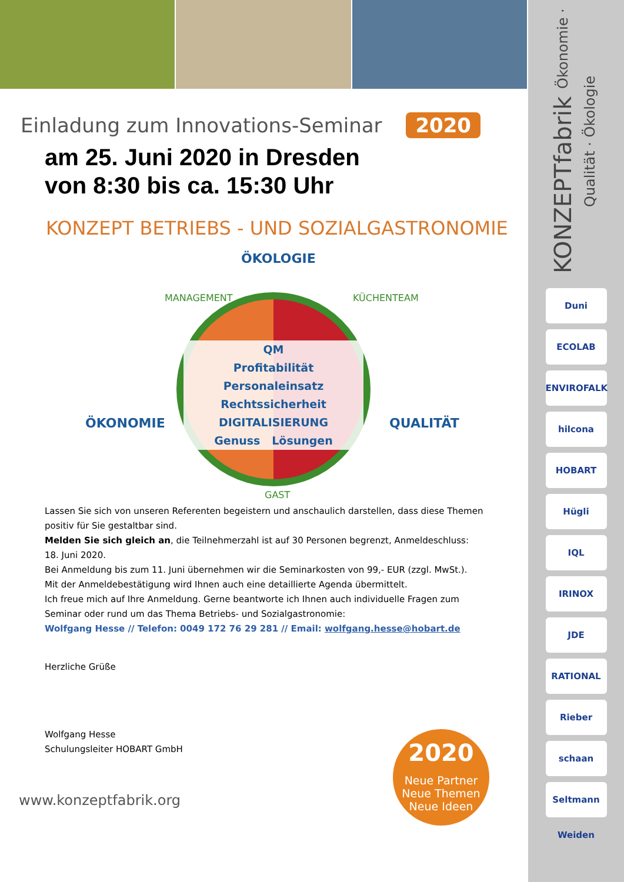KONZEPTfabrik Ökonomie · Qualität · Ökologie
Duni
ECOLAB
ENVIROFALK
hilcona
HOBART
Hügli
IQL
IRINOX
JDE
RATIONAL
Rieber
schaan
Seltmann Weiden
Einladung zum Innovations-Seminar 2020
am 25. Juni 2020 in Dresden
von 8:30 bis ca. 15:30 Uhr
KONZEPT BETRIEBS - UND SOZIALGASTRONOMIE
ÖKOLOGIE
ÖKONOMIE QUALITÄT
MANAGEMENT KÜCHENTEAM
GAST
QM
Profitabilität
Personaleinsatz
Rechtssicherheit
DIGITALISIERUNG
Genuss Lösungen
Lassen Sie sich von unseren Referenten begeistern und anschaulich darstellen, dass diese Themen positiv für Sie gestaltbar sind.
Melden Sie sich gleich an, die Teilnehmerzahl ist auf 30 Personen begrenzt, Anmeldeschluss: 18. Juni 2020.
Bei Anmeldung bis zum 11. Juni übernehmen wir die Seminarkosten von 99,- EUR (zzgl. MwSt.).
Mit der Anmeldebestätigung wird Ihnen auch eine detaillierte Agenda übermittelt.
Ich freue mich auf Ihre Anmeldung. Gerne beantworte ich Ihnen auch individuelle Fragen zum Seminar oder rund um das Thema Betriebs- und Sozialgastronomie:
Wolfgang Hesse // Telefon: 0049 172 76 29 281 // Email: wolfgang.hesse@hobart.de
Herzliche Grüße
Wolfgang Hesse
Schulungsleiter HOBART GmbH
www.konzeptfabrik.org
2020
Neue Partner
Neue Themen
Neue Ideen